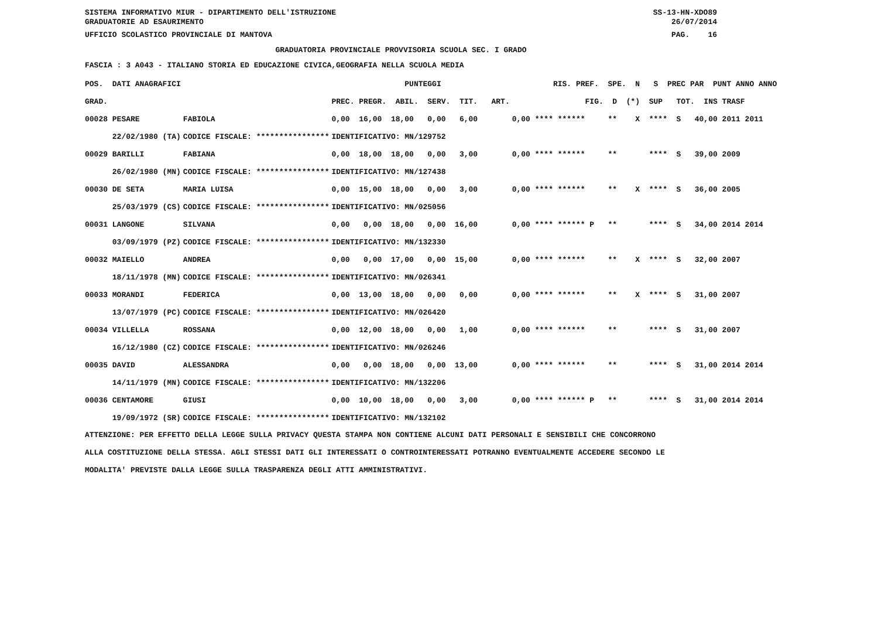SISTEMA INFORMATIVO MIUR - DIPARTIMENTO DELL'ISTRUZIONE SS-13-HN-XDO89
GRADUATORIE AD ESAURIMENTO 26/07/2014
UFFICIO SCOLASTICO PROVINCIALE DI MANTOVA PAG. 16
GRADUATORIA PROVINCIALE PROVVISORIA SCUOLA SEC. I GRADO
FASCIA : 3 A043 - ITALIANO STORIA ED EDUCAZIONE CIVICA,GEOGRAFIA NELLA SCUOLA MEDIA
| POS. DATI ANAGRAFICI | | PUNTEGGI | RIS. PREF. SPE. N S PREC PAR PUNT ANNO ANNO |
| --- | --- | --- | --- |
| GRAD. | | PREC. PREGR. ABIL. SERV. TIT. ART. | FIG. D (*) SUP TOT. INS TRASF |
| 00028 PESARE | FABIOLA | 0,00 16,00 18,00 0,00 6,00 | 0,00 **** ****** ** X **** S 40,00 2011 2011 |
| 22/02/1980 (TA) | CODICE FISCALE: **************** | IDENTIFICATIVO: MN/129752 | |
| 00029 BARILLI | FABIANA | 0,00 18,00 18,00 0,00 3,00 | 0,00 **** ****** ** **** S 39,00 2009 |
| 26/02/1980 (MN) | CODICE FISCALE: **************** | IDENTIFICATIVO: MN/127438 | |
| 00030 DE SETA | MARIA LUISA | 0,00 15,00 18,00 0,00 3,00 | 0,00 **** ****** ** X **** S 36,00 2005 |
| 25/03/1979 (CS) | CODICE FISCALE: **************** | IDENTIFICATIVO: MN/025056 | |
| 00031 LANGONE | SILVANA | 0,00 0,00 18,00 0,00 16,00 | 0,00 **** ****** P ** **** S 34,00 2014 2014 |
| 03/09/1979 (PZ) | CODICE FISCALE: **************** | IDENTIFICATIVO: MN/132330 | |
| 00032 MAIELLO | ANDREA | 0,00 0,00 17,00 0,00 15,00 | 0,00 **** ****** ** X **** S 32,00 2007 |
| 18/11/1978 (MN) | CODICE FISCALE: **************** | IDENTIFICATIVO: MN/026341 | |
| 00033 MORANDI | FEDERICA | 0,00 13,00 18,00 0,00 0,00 | 0,00 **** ****** ** X **** S 31,00 2007 |
| 13/07/1979 (PC) | CODICE FISCALE: **************** | IDENTIFICATIVO: MN/026420 | |
| 00034 VILLELLA | ROSSANA | 0,00 12,00 18,00 0,00 1,00 | 0,00 **** ****** ** **** S 31,00 2007 |
| 16/12/1980 (CZ) | CODICE FISCALE: **************** | IDENTIFICATIVO: MN/026246 | |
| 00035 DAVID | ALESSANDRA | 0,00 0,00 18,00 0,00 13,00 | 0,00 **** ****** ** **** S 31,00 2014 2014 |
| 14/11/1979 (MN) | CODICE FISCALE: **************** | IDENTIFICATIVO: MN/132206 | |
| 00036 CENTAMORE | GIUSI | 0,00 10,00 18,00 0,00 3,00 | 0,00 **** ****** P ** **** S 31,00 2014 2014 |
| 19/09/1972 (SR) | CODICE FISCALE: **************** | IDENTIFICATIVO: MN/132102 | |
ATTENZIONE: PER EFFETTO DELLA LEGGE SULLA PRIVACY QUESTA STAMPA NON CONTIENE ALCUNI DATI PERSONALI E SENSIBILI CHE CONCORRONO
ALLA COSTITUZIONE DELLA STESSA. AGLI STESSI DATI GLI INTERESSATI O CONTROINTERESSATI POTRANNO EVENTUALMENTE ACCEDERE SECONDO LE
MODALITA' PREVISTE DALLA LEGGE SULLA TRASPARENZA DEGLI ATTI AMMINISTRATIVI.